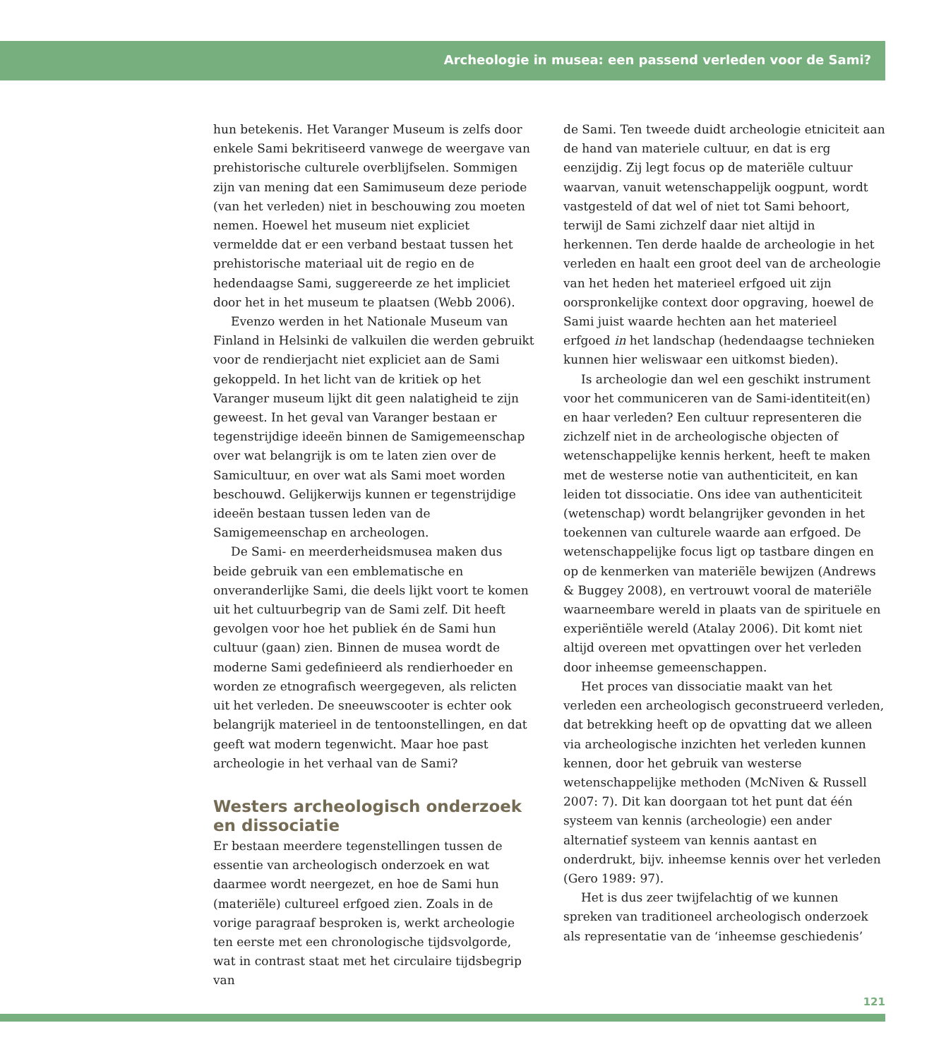Archeologie in musea: een passend verleden voor de Sami?
hun betekenis. Het Varanger Museum is zelfs door enkele Sami bekritiseerd vanwege de weergave van prehistorische culturele overblijfselen. Sommigen zijn van mening dat een Samimuseum deze periode (van het verleden) niet in beschouwing zou moeten nemen. Hoewel het museum niet expliciet vermeldde dat er een verband bestaat tussen het prehistorische materiaal uit de regio en de hedendaagse Sami, suggereerde ze het impliciet door het in het museum te plaatsen (Webb 2006).
Evenzo werden in het Nationale Museum van Finland in Helsinki de valkuilen die werden gebruikt voor de rendierjacht niet expliciet aan de Sami gekoppeld. In het licht van de kritiek op het Varanger museum lijkt dit geen nalatigheid te zijn geweest. In het geval van Varanger bestaan er tegenstrijdige ideeën binnen de Samigemeenschap over wat belangrijk is om te laten zien over de Samicultuur, en over wat als Sami moet worden beschouwd. Gelijkerwijs kunnen er tegenstrijdige ideeën bestaan tussen leden van de Samigemeenschap en archeologen.
De Sami- en meerderheidsmusea maken dus beide gebruik van een emblematische en onveranderlijke Sami, die deels lijkt voort te komen uit het cultuurbegrip van de Sami zelf. Dit heeft gevolgen voor hoe het publiek én de Sami hun cultuur (gaan) zien. Binnen de musea wordt de moderne Sami gedefinieerd als rendierhoeder en worden ze etnografisch weergegeven, als relicten uit het verleden. De sneeuwscooter is echter ook belangrijk materieel in de tentoonstellingen, en dat geeft wat modern tegenwicht. Maar hoe past archeologie in het verhaal van de Sami?
Westers archeologisch onderzoek en dissociatie
Er bestaan meerdere tegenstellingen tussen de essentie van archeologisch onderzoek en wat daarmee wordt neergezet, en hoe de Sami hun (materiële) cultureel erfgoed zien. Zoals in de vorige paragraaf besproken is, werkt archeologie ten eerste met een chronologische tijdsvolgorde, wat in contrast staat met het circulaire tijdsbegrip van
de Sami. Ten tweede duidt archeologie etniciteit aan de hand van materiele cultuur, en dat is erg eenzijdig. Zij legt focus op de materiële cultuur waarvan, vanuit wetenschappelijk oogpunt, wordt vastgesteld of dat wel of niet tot Sami behoort, terwijl de Sami zichzelf daar niet altijd in herkennen. Ten derde haalde de archeologie in het verleden en haalt een groot deel van de archeologie van het heden het materieel erfgoed uit zijn oorspronkelijke context door opgraving, hoewel de Sami juist waarde hechten aan het materieel erfgoed in het landschap (hedendaagse technieken kunnen hier weliswaar een uitkomst bieden).
Is archeologie dan wel een geschikt instrument voor het communiceren van de Sami-identiteit(en) en haar verleden? Een cultuur representeren die zichzelf niet in de archeologische objecten of wetenschappelijke kennis herkent, heeft te maken met de westerse notie van authenticiteit, en kan leiden tot dissociatie. Ons idee van authenticiteit (wetenschap) wordt belangrijker gevonden in het toekennen van culturele waarde aan erfgoed. De wetenschappelijke focus ligt op tastbare dingen en op de kenmerken van materiële bewijzen (Andrews & Buggey 2008), en vertrouwt vooral de materiële waarneembare wereld in plaats van de spirituele en experiëntiële wereld (Atalay 2006). Dit komt niet altijd overeen met opvattingen over het verleden door inheemse gemeenschappen.
Het proces van dissociatie maakt van het verleden een archeologisch geconstrueerd verleden, dat betrekking heeft op de opvatting dat we alleen via archeologische inzichten het verleden kunnen kennen, door het gebruik van westerse wetenschappelijke methoden (McNiven & Russell 2007: 7). Dit kan doorgaan tot het punt dat één systeem van kennis (archeologie) een ander alternatief systeem van kennis aantast en onderdrukt, bijv. inheemse kennis over het verleden (Gero 1989: 97).
Het is dus zeer twijfelachtig of we kunnen spreken van traditioneel archeologisch onderzoek als representatie van de ‘inheemse geschiedenis’
121